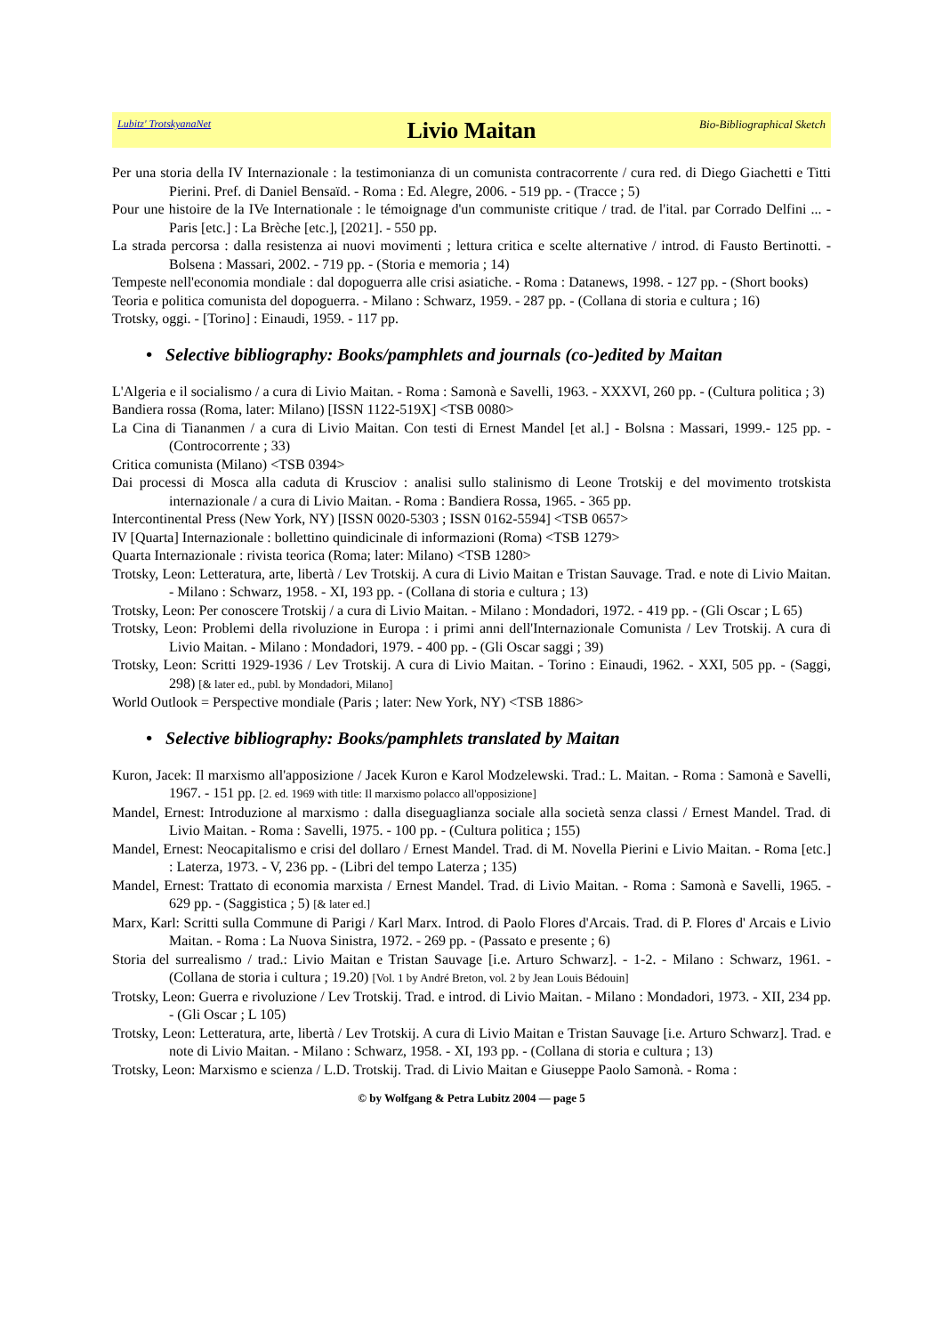Lubitz' TrotskyanaNet
Livio Maitan
Bio-Bibliographical Sketch
Per una storia della IV Internazionale : la testimonianza di un comunista contracorrente / cura red. di Diego Giachetti e Titti Pierini. Pref. di Daniel Bensaïd. - Roma : Ed. Alegre, 2006. - 519 pp. - (Tracce ; 5)
Pour une histoire de la IVe Internationale : le témoignage d'un communiste critique / trad. de l'ital. par Corrado Delfini ... - Paris [etc.] : La Brèche [etc.], [2021]. - 550 pp.
La strada percorsa : dalla resistenza ai nuovi movimenti ; lettura critica e scelte alternative / introd. di Fausto Bertinotti. - Bolsena : Massari, 2002. - 719 pp. - (Storia e memoria ; 14)
Tempeste nell'economia mondiale : dal dopoguerra alle crisi asiatiche. - Roma : Datanews, 1998. - 127 pp. - (Short books)
Teoria e politica comunista del dopoguerra. - Milano : Schwarz, 1959. - 287 pp. - (Collana di storia e cultura ; 16)
Trotsky, oggi. - [Torino] : Einaudi, 1959. - 117 pp.
• Selective bibliography: Books/pamphlets and journals (co-)edited by Maitan
L'Algeria e il socialismo / a cura di Livio Maitan. - Roma : Samonà e Savelli, 1963. - XXXVI, 260 pp. - (Cultura politica ; 3)
Bandiera rossa (Roma, later: Milano) [ISSN 1122-519X] <TSB 0080>
La Cina di Tiananmen / a cura di Livio Maitan. Con testi di Ernest Mandel [et al.] - Bolsna : Massari, 1999.- 125 pp. - (Controcorrente ; 33)
Critica comunista (Milano) <TSB 0394>
Dai processi di Mosca alla caduta di Krusciov : analisi sullo stalinismo di Leone Trotskij e del movimento trotskista internazionale / a cura di Livio Maitan. - Roma : Bandiera Rossa, 1965. - 365 pp.
Intercontinental Press (New York, NY) [ISSN 0020-5303 ; ISSN 0162-5594] <TSB 0657>
IV [Quarta] Internazionale : bollettino quindicinale di informazioni (Roma) <TSB 1279>
Quarta Internazionale : rivista teorica (Roma; later: Milano) <TSB 1280>
Trotsky, Leon: Letteratura, arte, libertà / Lev Trotskij. A cura di Livio Maitan e Tristan Sauvage. Trad. e note di Livio Maitan. - Milano : Schwarz, 1958. - XI, 193 pp. - (Collana di storia e cultura ; 13)
Trotsky, Leon: Per conoscere Trotskij / a cura di Livio Maitan. - Milano : Mondadori, 1972. - 419 pp. - (Gli Oscar ; L 65)
Trotsky, Leon: Problemi della rivoluzione in Europa : i primi anni dell'Internazionale Comunista / Lev Trotskij. A cura di Livio Maitan. - Milano : Mondadori, 1979. - 400 pp. - (Gli Oscar saggi ; 39)
Trotsky, Leon: Scritti 1929-1936 / Lev Trotskij. A cura di Livio Maitan. - Torino : Einaudi, 1962. - XXI, 505 pp. - (Saggi, 298) [& later ed., publ. by Mondadori, Milano]
World Outlook = Perspective mondiale (Paris ; later: New York, NY) <TSB 1886>
• Selective bibliography: Books/pamphlets translated by Maitan
Kuron, Jacek: Il marxismo all'apposizione / Jacek Kuron e Karol Modzelewski. Trad.: L. Maitan. - Roma : Samonà e Savelli, 1967. - 151 pp. [2. ed. 1969 with title: Il marxismo polacco all'opposizione]
Mandel, Ernest: Introduzione al marxismo : dalla diseguaglianza sociale alla società senza classi / Ernest Mandel. Trad. di Livio Maitan. - Roma : Savelli, 1975. - 100 pp. - (Cultura politica ; 155)
Mandel, Ernest: Neocapitalismo e crisi del dollaro / Ernest Mandel. Trad. di M. Novella Pierini e Livio Maitan. - Roma [etc.] : Laterza, 1973. - V, 236 pp. - (Libri del tempo Laterza ; 135)
Mandel, Ernest: Trattato di economia marxista / Ernest Mandel. Trad. di Livio Maitan. - Roma : Samonà e Savelli, 1965. - 629 pp. - (Saggistica ; 5) [& later ed.]
Marx, Karl: Scritti sulla Commune di Parigi / Karl Marx. Introd. di Paolo Flores d'Arcais. Trad. di P. Flores d' Arcais e Livio Maitan. - Roma : La Nuova Sinistra, 1972. - 269 pp. - (Passato e presente ; 6)
Storia del surrealismo / trad.: Livio Maitan e Tristan Sauvage [i.e. Arturo Schwarz]. - 1-2. - Milano : Schwarz, 1961. - (Collana de storia i cultura ; 19.20) [Vol. 1 by André Breton, vol. 2 by Jean Louis Bédouin]
Trotsky, Leon: Guerra e rivoluzione / Lev Trotskij. Trad. e introd. di Livio Maitan. - Milano : Mondadori, 1973. - XII, 234 pp. - (Gli Oscar ; L 105)
Trotsky, Leon: Letteratura, arte, libertà / Lev Trotskij. A cura di Livio Maitan e Tristan Sauvage [i.e. Arturo Schwarz]. Trad. e note di Livio Maitan. - Milano : Schwarz, 1958. - XI, 193 pp. - (Collana di storia e cultura ; 13)
Trotsky, Leon: Marxismo e scienza / L.D. Trotskij. Trad. di Livio Maitan e Giuseppe Paolo Samonà. - Roma :
© by Wolfgang & Petra Lubitz 2004 — page 5